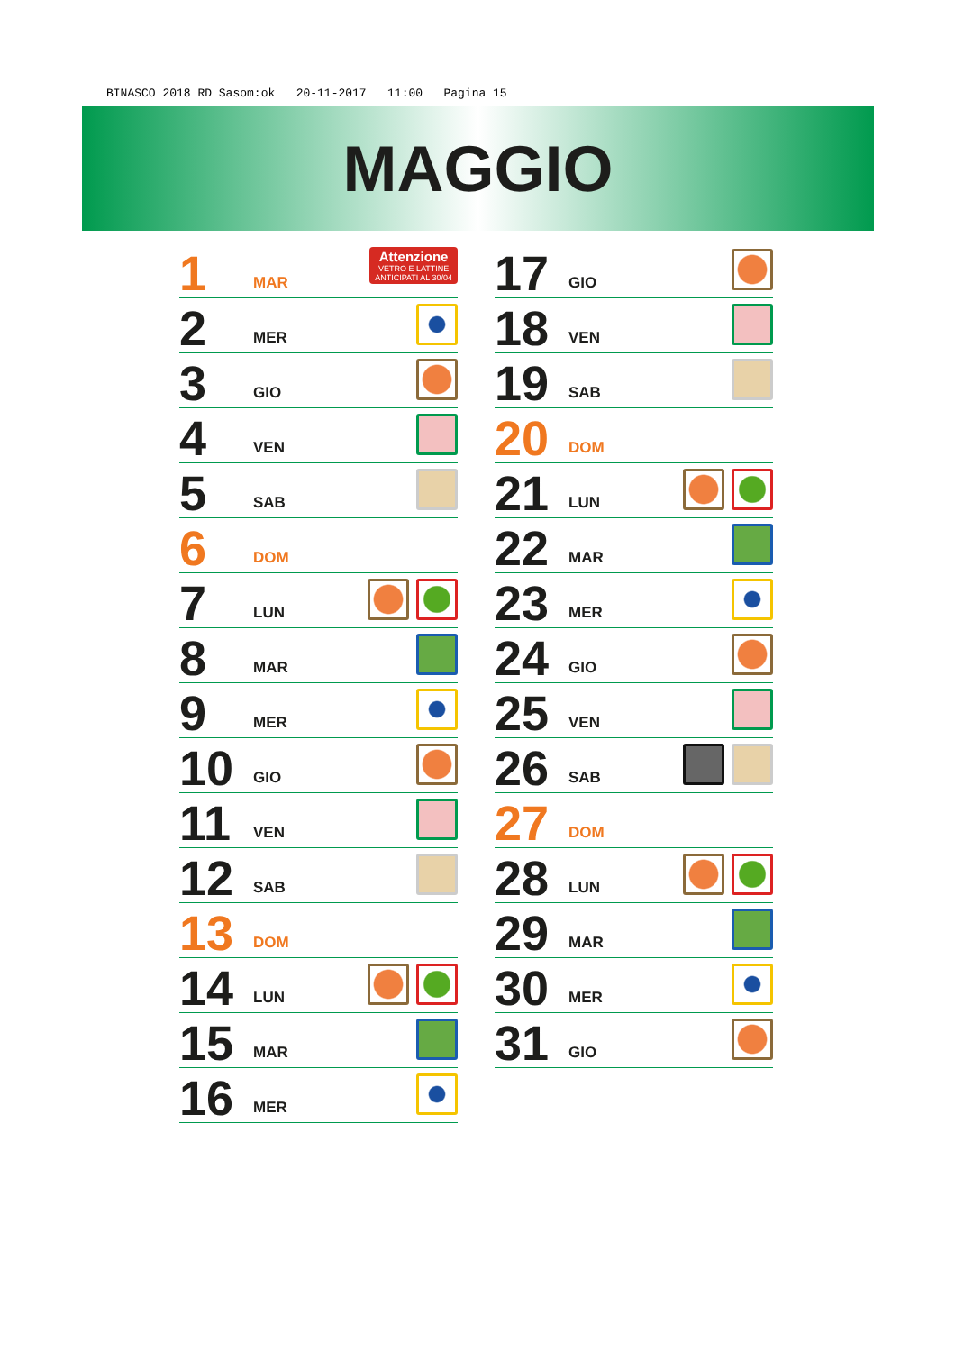BINASCO 2018 RD Sasom:ok 20-11-2017 11:00 Pagina 15
MAGGIO
1 MAR
Attenzione
VETRO E LATTINE
ANTICIPATI AL 30/04
2 MER
3 GIO
4 VEN
5 SAB
6 DOM
7 LUN
8 MAR
9 MER
10 GIO
11 VEN
12 SAB
13 DOM
14 LUN
15 MAR
16 MER
17 GIO
18 VEN
19 SAB
20 DOM
21 LUN
22 MAR
23 MER
24 GIO
25 VEN
26 SAB
27 DOM
28 LUN
29 MAR
30 MER
31 GIO